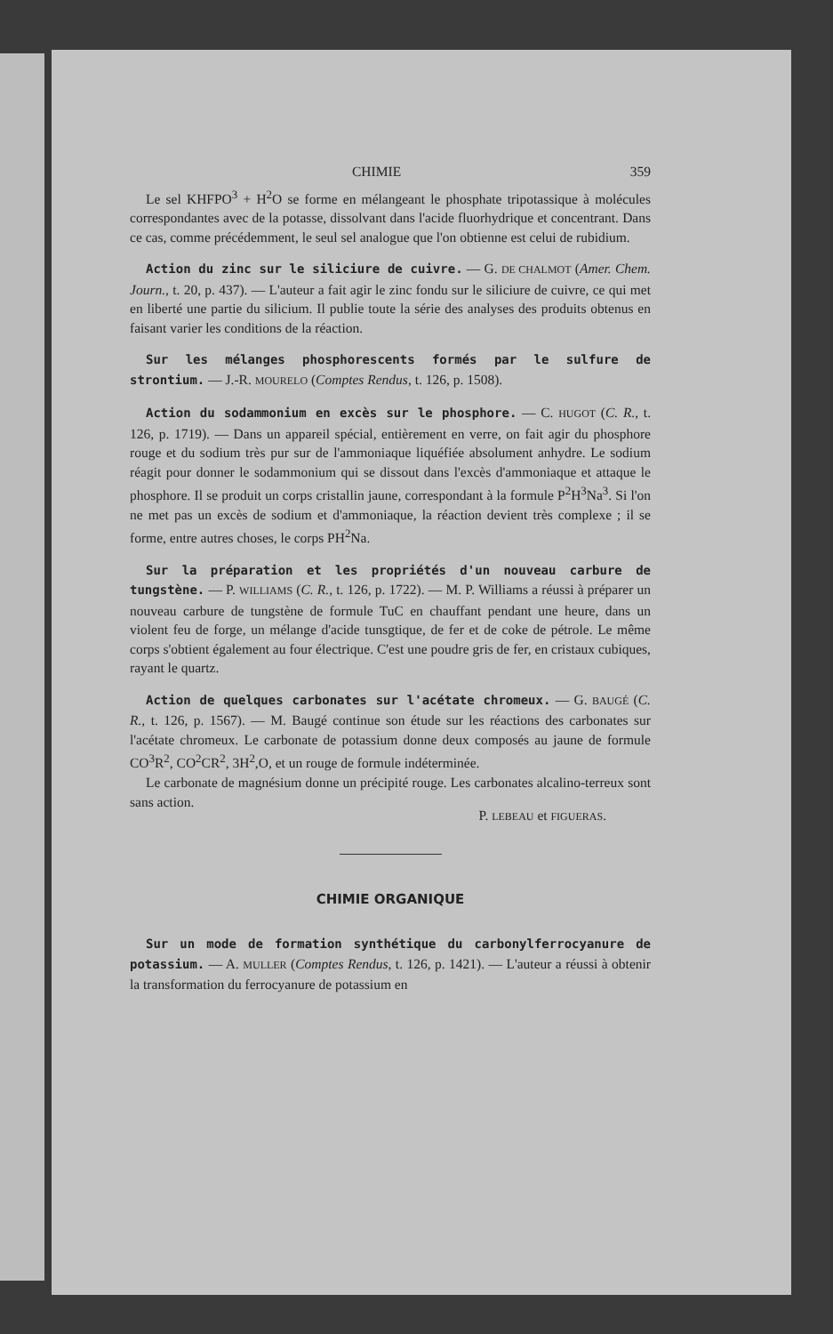CHIMIE 359
Le sel KHFPO<sup>3</sup> + H<sup>2</sup>O se forme en mélangeant le phosphate tripotassique à molécules correspondantes avec de la potasse, dissolvant dans l'acide fluorhydrique et concentrant. Dans ce cas, comme précédemment, le seul sel analogue que l'on obtienne est celui de rubidium.
Action du zinc sur le siliciure de cuivre. — G. DE CHALMOT (Amer. Chem. Journ., t. 20, p. 437). — L'auteur a fait agir le zinc fondu sur le siliciure de cuivre, ce qui met en liberté une partie du silicium. Il publie toute la série des analyses des produits obtenus en faisant varier les conditions de la réaction.
Sur les mélanges phosphorescents formés par le sulfure de strontium. — J.-R. MOURELO (Comptes Rendus, t. 126, p. 1508).
Action du sodammonium en excès sur le phosphore. — C. HUGOT (C. R., t. 126, p. 1719). — Dans un appareil spécial, entièrement en verre, on fait agir du phosphore rouge et du sodium très pur sur de l'ammoniaque liquéfiée absolument anhydre. Le sodium réagit pour donner le sodammonium qui se dissout dans l'excès d'ammoniaque et attaque le phosphore. Il se produit un corps cristallin jaune, correspondant à la formule P<sup>2</sup>H<sup>3</sup>Na<sup>3</sup>. Si l'on ne met pas un excès de sodium et d'ammoniaque, la réaction devient très complexe ; il se forme, entre autres choses, le corps PH<sup>2</sup>Na.
Sur la préparation et les propriétés d'un nouveau carbure de tungstène. — P. WILLIAMS (C. R., t. 126, p. 1722). — M. P. Williams a réussi à préparer un nouveau carbure de tungstène de formule TuC en chauffant pendant une heure, dans un violent feu de forge, un mélange d'acide tunsgtique, de fer et de coke de pétrole. Le même corps s'obtient également au four électrique. C'est une poudre gris de fer, en cristaux cubiques, rayant le quartz.
Action de quelques carbonates sur l'acétate chromeux. — G. BAUGÉ (C. R., t. 126, p. 1567). — M. Baugé continue son étude sur les réactions des carbonates sur l'acétate chromeux. Le carbonate de potassium donne deux composés au jaune de formule CO<sup>3</sup>R<sup>2</sup>, CO<sup>2</sup>CR<sup>2</sup>, 3H<sup>2</sup>,O, et un rouge de formule indéterminée.
Le carbonate de magnésium donne un précipité rouge. Les carbonates alcalino-terreux sont sans action.
P. LEBEAU et FIGUERAS.
CHIMIE ORGANIQUE
Sur un mode de formation synthétique du carbonylferrocyanure de potassium. — A. MULLER (Comptes Rendus, t. 126, p. 1421). — L'auteur a réussi à obtenir la transformation du ferrocyanure de potassium en